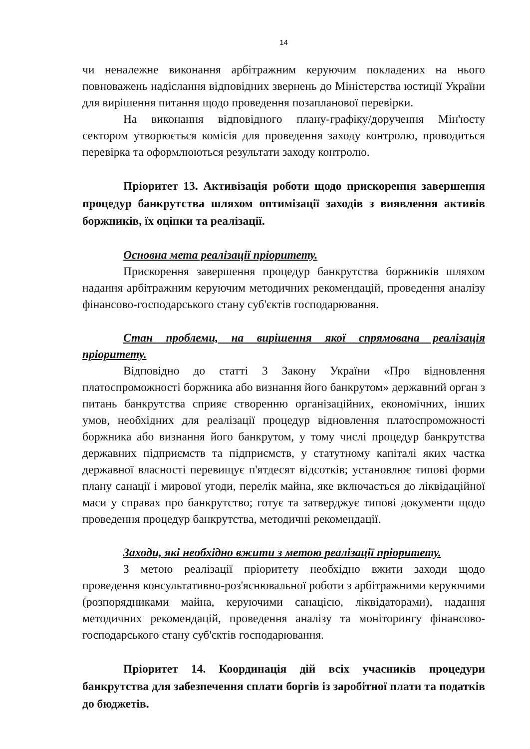14
чи неналежне виконання арбітражним керуючим покладених на нього повноважень надіслання відповідних звернень до Міністерства юстиції України для вирішення питання щодо проведення позапланової перевірки.
На виконання відповідного плану-графіку/доручення Мін'юсту сектором утворюється комісія для проведення заходу контролю, проводиться перевірка та оформлюються результати заходу контролю.
Пріоритет 13. Активізація роботи щодо прискорення завершення процедур банкрутства шляхом оптимізації заходів з виявлення активів боржників, їх оцінки та реалізації.
Основна мета реалізації пріоритету.
Прискорення завершення процедур банкрутства боржників шляхом надання арбітражним керуючим методичних рекомендацій, проведення аналізу фінансово-господарського стану суб'єктів господарювання.
Стан проблеми, на вирішення якої спрямована реалізація пріоритету.
Відповідно до статті 3 Закону України «Про відновлення платоспроможності боржника або визнання його банкрутом» державний орган з питань банкрутства сприяє створенню організаційних, економічних, інших умов, необхідних для реалізації процедур відновлення платоспроможності боржника або визнання його банкрутом, у тому числі процедур банкрутства державних підприємств та підприємств, у статутному капіталі яких частка державної власності перевищує п'ятдесят відсотків; установлює типові форми плану санації і мирової угоди, перелік майна, яке включається до ліквідаційної маси у справах про банкрутство; готує та затверджує типові документи щодо проведення процедур банкрутства, методичні рекомендації.
Заходи, які необхідно вжити з метою реалізації пріоритету.
З метою реалізації пріоритету необхідно вжити заходи щодо проведення консультативно-роз'яснювальної роботи з арбітражними керуючими (розпорядниками майна, керуючими санацією, ліквідаторами), надання методичних рекомендацій, проведення аналізу та моніторингу фінансово-господарського стану суб'єктів господарювання.
Пріоритет 14. Координація дій всіх учасників процедури банкрутства для забезпечення сплати боргів із заробітної плати та податків до бюджетів.